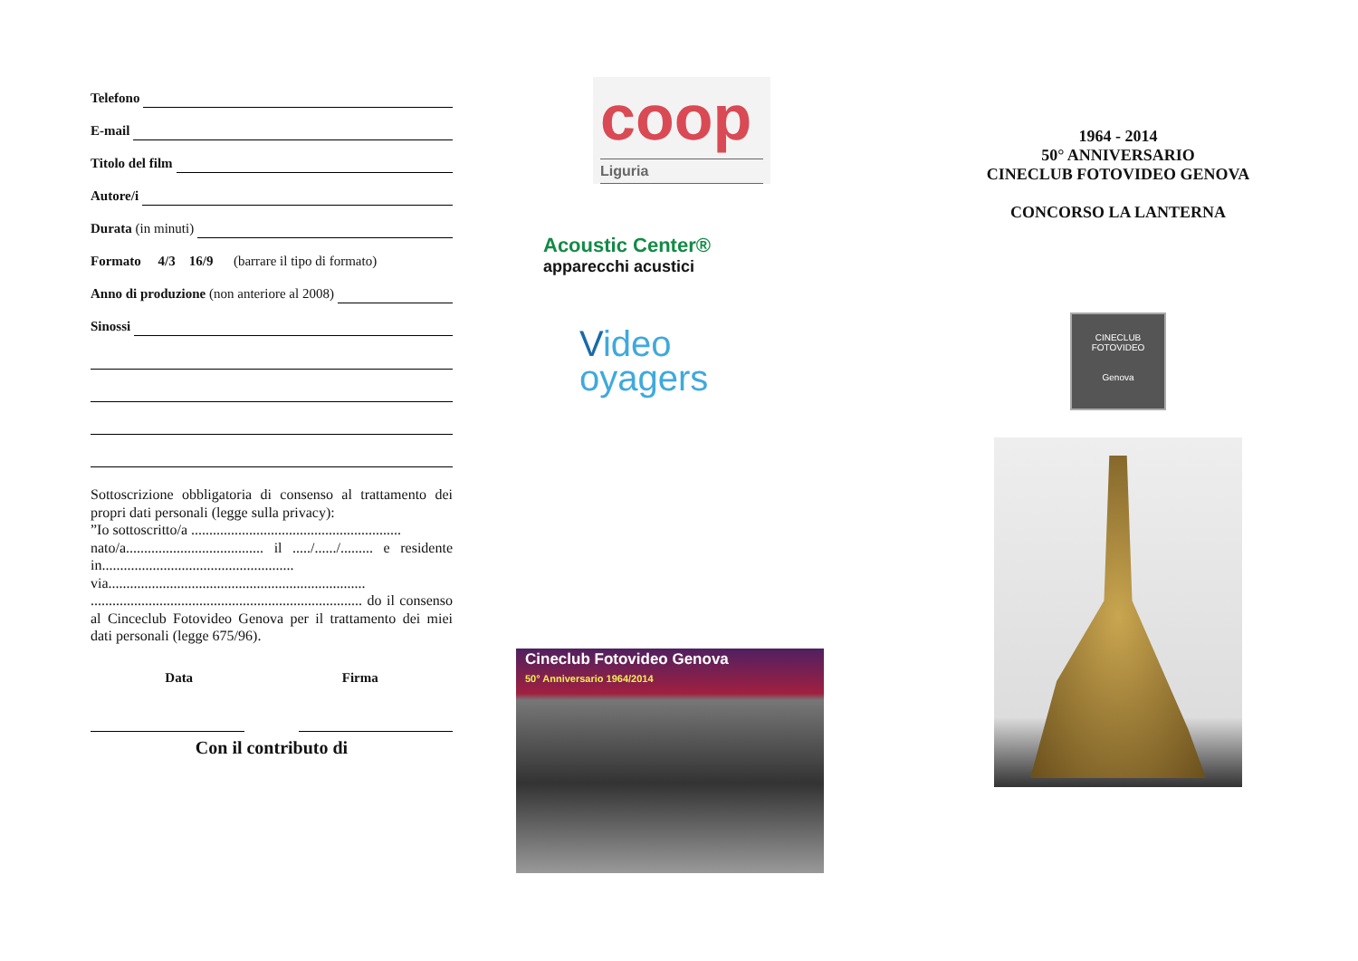Telefono
E-mail
Titolo del film
Autore/i
Durata (in minuti)
Formato 4/3 16/9 (barrare il tipo di formato)
Anno di produzione (non anteriore al 2008)
Sinossi
Sottoscrizione obbligatoria di consenso al trattamento dei propri dati personali (legge sulla privacy):
”Io sottoscritto/a ..........................................................
nato/a...................................... il ...../....../......... e residente in..................................................... via.......................................................................
........................................................................... do il consenso al Cinceclub Fotovideo Genova per il trattamento dei miei dati personali (legge 675/96).
Data Firma
Con il contributo di
coop
Liguria
Acoustic Center®
apparecchi acustici
Video
oyagers
Cineclub Fotovideo Genova
50° Anniversario 1964/2014
1964 - 2014
50° ANNIVERSARIO
CINECLUB FOTOVIDEO GENOVA
CONCORSO LA LANTERNA
CINECLUB
FOTOVIDEO
Genova